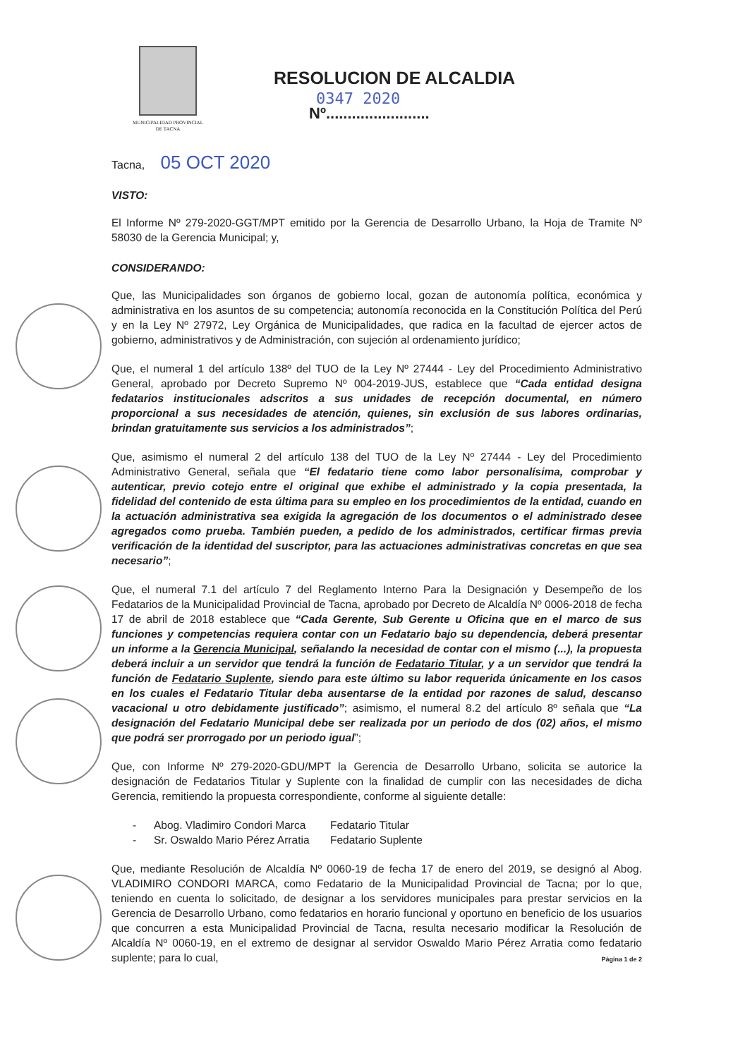MUNICIPALIDAD PROVINCIAL
DE TACNA
RESOLUCION DE ALCALDIA
0347 2020
Nº........................
Tacna, 05 OCT 2020
VISTO:
El Informe Nº 279-2020-GGT/MPT emitido por la Gerencia de Desarrollo Urbano, la Hoja de Tramite Nº 58030 de la Gerencia Municipal; y,
CONSIDERANDO:
Que, las Municipalidades son órganos de gobierno local, gozan de autonomía política, económica y administrativa en los asuntos de su competencia; autonomía reconocida en la Constitución Política del Perú y en la Ley Nº 27972, Ley Orgánica de Municipalidades, que radica en la facultad de ejercer actos de gobierno, administrativos y de Administración, con sujeción al ordenamiento jurídico;
Que, el numeral 1 del artículo 138º del TUO de la Ley Nº 27444 - Ley del Procedimiento Administrativo General, aprobado por Decreto Supremo Nº 004-2019-JUS, establece que “Cada entidad designa fedatarios institucionales adscritos a sus unidades de recepción documental, en número proporcional a sus necesidades de atención, quienes, sin exclusión de sus labores ordinarias, brindan gratuitamente sus servicios a los administrados”;
Que, asimismo el numeral 2 del artículo 138 del TUO de la Ley Nº 27444 - Ley del Procedimiento Administrativo General, señala que “El fedatario tiene como labor personalísima, comprobar y autenticar, previo cotejo entre el original que exhibe el administrado y la copia presentada, la fidelidad del contenido de esta última para su empleo en los procedimientos de la entidad, cuando en la actuación administrativa sea exigida la agregación de los documentos o el administrado desee agregados como prueba. También pueden, a pedido de los administrados, certificar firmas previa verificación de la identidad del suscriptor, para las actuaciones administrativas concretas en que sea necesario”;
Que, el numeral 7.1 del artículo 7 del Reglamento Interno Para la Designación y Desempeño de los Fedatarios de la Municipalidad Provincial de Tacna, aprobado por Decreto de Alcaldía Nº 0006-2018 de fecha 17 de abril de 2018 establece que “Cada Gerente, Sub Gerente u Oficina que en el marco de sus funciones y competencias requiera contar con un Fedatario bajo su dependencia, deberá presentar un informe a la Gerencia Municipal, señalando la necesidad de contar con el mismo (...), la propuesta deberá incluir a un servidor que tendrá la función de Fedatario Titular, y a un servidor que tendrá la función de Fedatario Suplente, siendo para este último su labor requerida únicamente en los casos en los cuales el Fedatario Titular deba ausentarse de la entidad por razones de salud, descanso vacacional u otro debidamente justificado”; asimismo, el numeral 8.2 del artículo 8º señala que “La designación del Fedatario Municipal debe ser realizada por un periodo de dos (02) años, el mismo que podrá ser prorrogado por un periodo igual”;
Que, con Informe Nº 279-2020-GDU/MPT la Gerencia de Desarrollo Urbano, solicita se autorice la designación de Fedatarios Titular y Suplente con la finalidad de cumplir con las necesidades de dicha Gerencia, remitiendo la propuesta correspondiente, conforme al siguiente detalle:
- Abog. Vladimiro Condori Marca Fedatario Titular
- Sr. Oswaldo Mario Pérez Arratia Fedatario Suplente
Que, mediante Resolución de Alcaldía Nº 0060-19 de fecha 17 de enero del 2019, se designó al Abog. VLADIMIRO CONDORI MARCA, como Fedatario de la Municipalidad Provincial de Tacna; por lo que, teniendo en cuenta lo solicitado, de designar a los servidores municipales para prestar servicios en la Gerencia de Desarrollo Urbano, como fedatarios en horario funcional y oportuno en beneficio de los usuarios que concurren a esta Municipalidad Provincial de Tacna, resulta necesario modificar la Resolución de Alcaldía Nº 0060-19, en el extremo de designar al servidor Oswaldo Mario Pérez Arratia como fedatario suplente; para lo cual,
Página 1 de 2